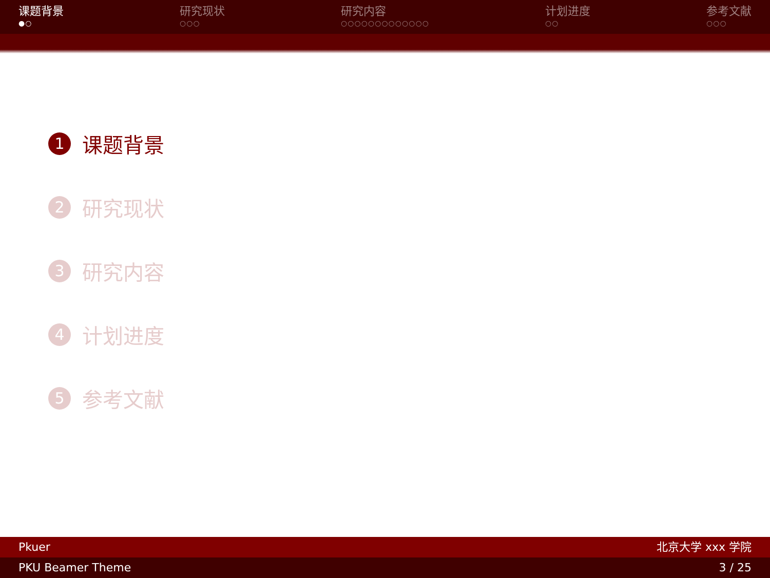课题背景
●○
研究现状
○○○
研究内容
○○○○○○○○○○○○○
计划进度
○○
参考文献
○○○
1 课题背景
2 研究现状
3 研究内容
4 计划进度
5 参考文献
Pkuer 北京大学 xxx 学院
PKU Beamer Theme 3 / 25